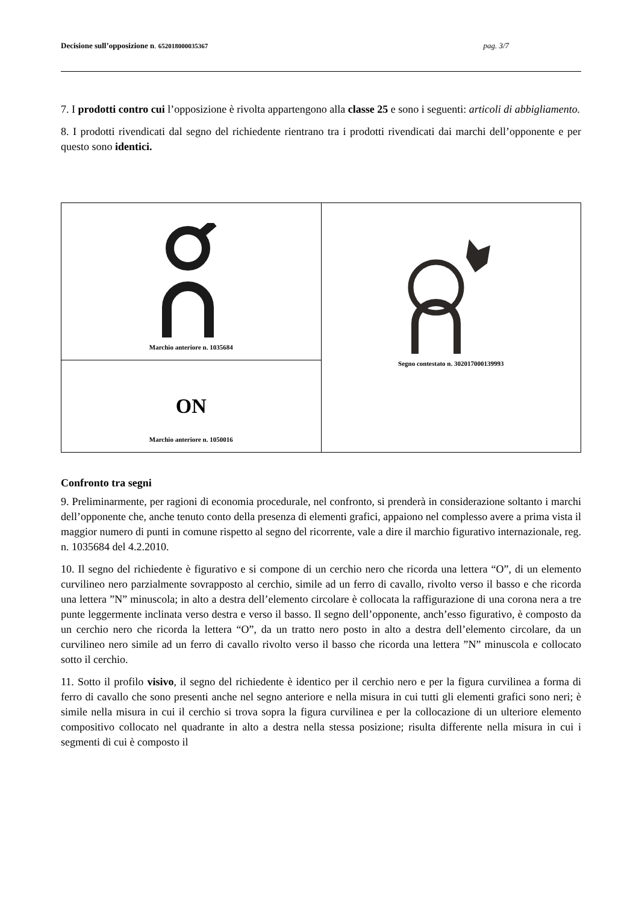Decisione sull’opposizione n. 652018000035367 pag. 3/7
7. I prodotti contro cui l’opposizione è rivolta appartengono alla classe 25 e sono i seguenti: articoli di abbigliamento.
8. I prodotti rivendicati dal segno del richiedente rientrano tra i prodotti rivendicati dai marchi dell’opponente e per questo sono identici.
| Marchio anteriore n. 1035684 | Segno contestato n. 302017000139993 |
| ON Marchio anteriore n. 1050016 | |
Confronto tra segni
9. Preliminarmente, per ragioni di economia procedurale, nel confronto, si prenderà in considerazione soltanto i marchi dell’opponente che, anche tenuto conto della presenza di elementi grafici, appaiono nel complesso avere a prima vista il maggior numero di punti in comune rispetto al segno del ricorrente, vale a dire il marchio figurativo internazionale, reg. n. 1035684 del 4.2.2010.
10. Il segno del richiedente è figurativo e si compone di un cerchio nero che ricorda una lettera “O”, di un elemento curvilineo nero parzialmente sovrapposto al cerchio, simile ad un ferro di cavallo, rivolto verso il basso e che ricorda una lettera ”N” minuscola; in alto a destra dell’elemento circolare è collocata la raffigurazione di una corona nera a tre punte leggermente inclinata verso destra e verso il basso. Il segno dell’opponente, anch’esso figurativo, è composto da un cerchio nero che ricorda la lettera “O”, da un tratto nero posto in alto a destra dell’elemento circolare, da un curvilineo nero simile ad un ferro di cavallo rivolto verso il basso che ricorda una lettera ”N” minuscola e collocato sotto il cerchio.
11. Sotto il profilo visivo, il segno del richiedente è identico per il cerchio nero e per la figura curvilinea a forma di ferro di cavallo che sono presenti anche nel segno anteriore e nella misura in cui tutti gli elementi grafici sono neri; è simile nella misura in cui il cerchio si trova sopra la figura curvilinea e per la collocazione di un ulteriore elemento compositivo collocato nel quadrante in alto a destra nella stessa posizione; risulta differente nella misura in cui i segmenti di cui è composto il